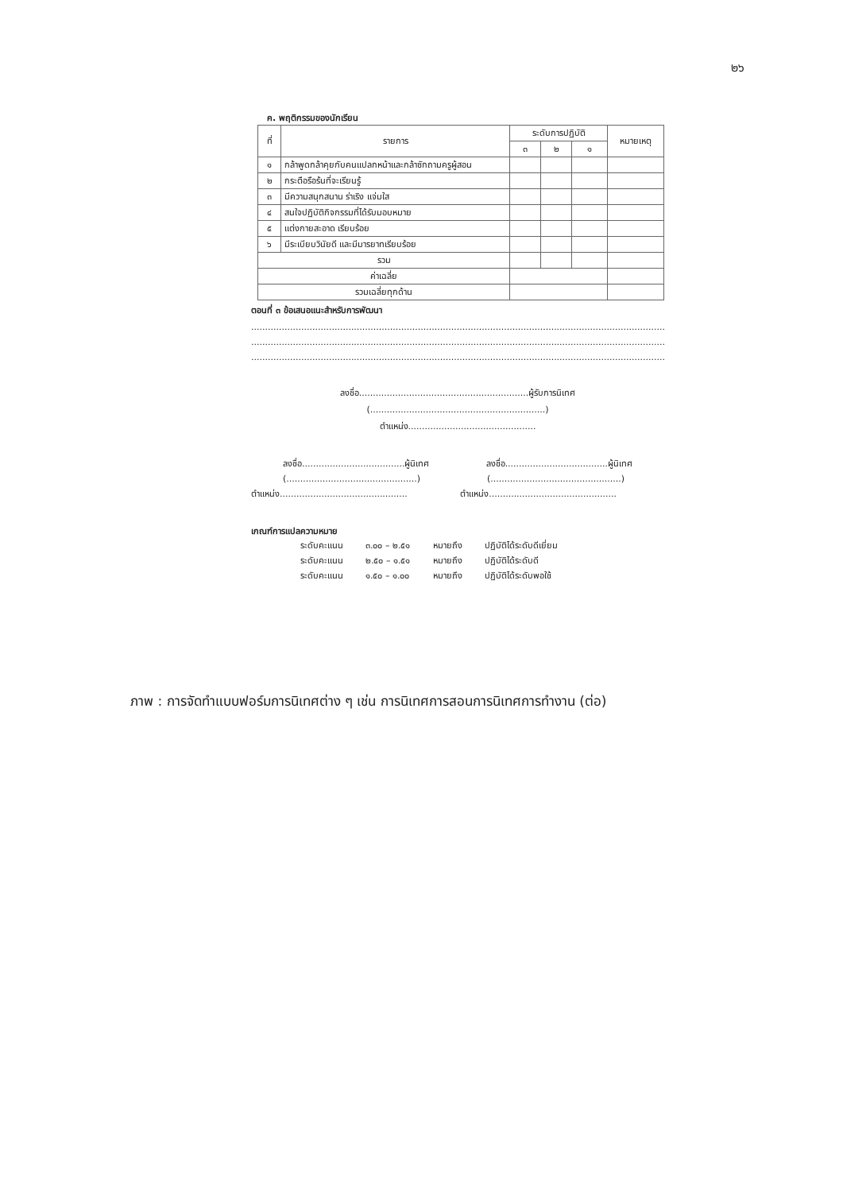๒๖
ค. พฤติกรรมของนักเรียน
| ที่ | รายการ | ระดับการปฏิบัติ | | | หมายเหตุ |
| --- | --- | --- | --- | --- | --- |
| | | ๓ | ๒ | ๑ | |
| ๑ | กล้าพูดกล้าคุยกับคนแปลกหน้าและกล้าซักถามครูผู้สอน | | | | |
| ๒ | กระตือรือร้นที่จะเรียนรู้ | | | | |
| ๓ | มีความสนุกสนาน ร่าเริง แจ่มใส | | | | |
| ๔ | สนใจปฏิบัติกิจกรรมที่ได้รับมอบหมาย | | | | |
| ๕ | แต่งกายสะอาด เรียบร้อย | | | | |
| ๖ | มีระเบียบวินัยดี และมีมารยาทเรียบร้อย | | | | |
| รวม | | | | | |
| ค่าเฉลี่ย | | | | | |
| รวมเฉลี่ยทุกด้าน | | | | | |
ตอนที่ ๓ ข้อเสนอแนะสำหรับการพัฒนา
..................................................................................................................................................................
..................................................................................................................................................................
..................................................................................................................................................................
ลงชื่อ.............................................................ผู้รับการนิเทศ
(...............................................................)
ตำแหน่ง..............................................
ลงชื่อ.....................................ผู้นิเทศ ลงชื่อ.....................................ผู้นิเทศ
(...............................................) (...............................................)
ตำแหน่ง.............................................. ตำแหน่ง..............................................
เกณฑ์การแปลความหมาย
| ระดับคะแนน | ๓.๐๐ – ๒.๕๑ | หมายถึง | ปฏิบัติได้ระดับดีเยี่ยม |
| ระดับคะแนน | ๒.๕๐ – ๑.๕๑ | หมายถึง | ปฏิบัติได้ระดับดี |
| ระดับคะแนน | ๑.๕๐ – ๑.๐๐ | หมายถึง | ปฏิบัติได้ระดับพอใช้ |
ภาพ : การจัดทำแบบฟอร์มการนิเทศต่าง ๆ เช่น การนิเทศการสอนการนิเทศการทำงาน (ต่อ)